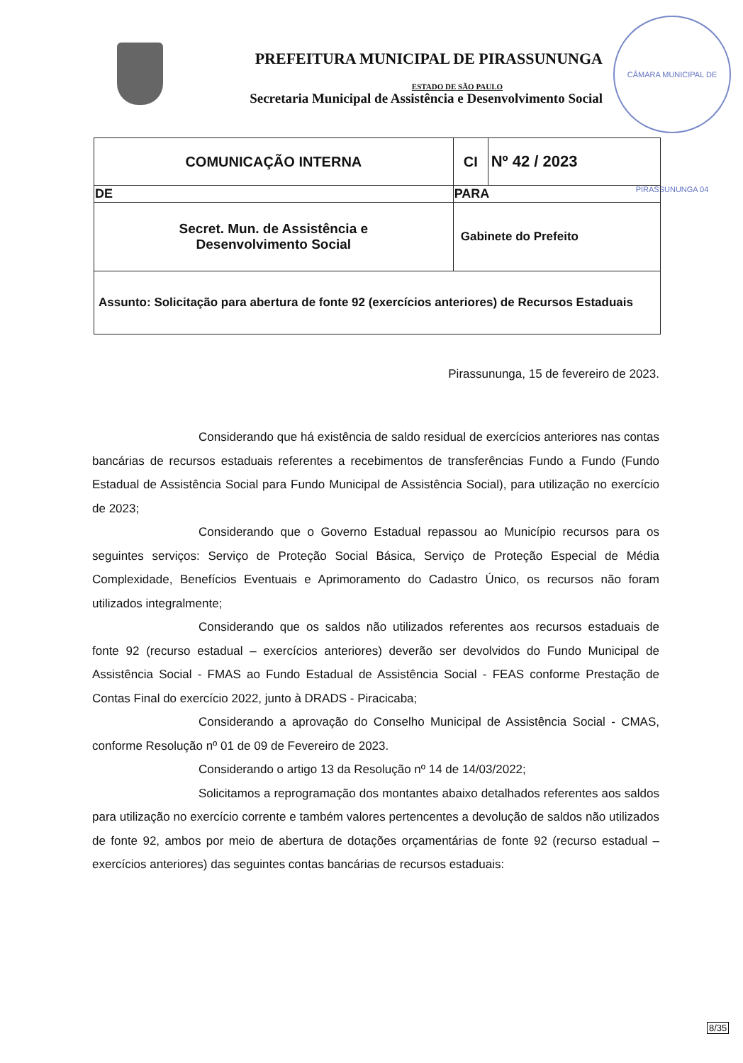PREFEITURA MUNICIPAL DE PIRASSUNUNGA
ESTADO DE SÃO PAULO
Secretaria Municipal de Assistência e Desenvolvimento Social
CÂMARA MUNICIPAL DE PIRASSUNUNGA 04
| COMUNICAÇÃO INTERNA | CI | Nº 42 / 2023 |
| DE | PARA | |
| Secret. Mun. de Assistência e Desenvolvimento Social | Gabinete do Prefeito | |
| Assunto: Solicitação para abertura de fonte 92 (exercícios anteriores) de Recursos Estaduais | | |
Pirassununga, 15 de fevereiro de 2023.
Considerando que há existência de saldo residual de exercícios anteriores nas contas bancárias de recursos estaduais referentes a recebimentos de transferências Fundo a Fundo (Fundo Estadual de Assistência Social para Fundo Municipal de Assistência Social), para utilização no exercício de 2023;
Considerando que o Governo Estadual repassou ao Município recursos para os seguintes serviços: Serviço de Proteção Social Básica, Serviço de Proteção Especial de Média Complexidade, Benefícios Eventuais e Aprimoramento do Cadastro Único, os recursos não foram utilizados integralmente;
Considerando que os saldos não utilizados referentes aos recursos estaduais de fonte 92 (recurso estadual – exercícios anteriores) deverão ser devolvidos do Fundo Municipal de Assistência Social - FMAS ao Fundo Estadual de Assistência Social - FEAS conforme Prestação de Contas Final do exercício 2022, junto à DRADS - Piracicaba;
Considerando a aprovação do Conselho Municipal de Assistência Social - CMAS, conforme Resolução nº 01 de 09 de Fevereiro de 2023.
Considerando o artigo 13 da Resolução nº 14 de 14/03/2022;
Solicitamos a reprogramação dos montantes abaixo detalhados referentes aos saldos para utilização no exercício corrente e também valores pertencentes a devolução de saldos não utilizados de fonte 92, ambos por meio de abertura de dotações orçamentárias de fonte 92 (recurso estadual – exercícios anteriores) das seguintes contas bancárias de recursos estaduais:
8/35